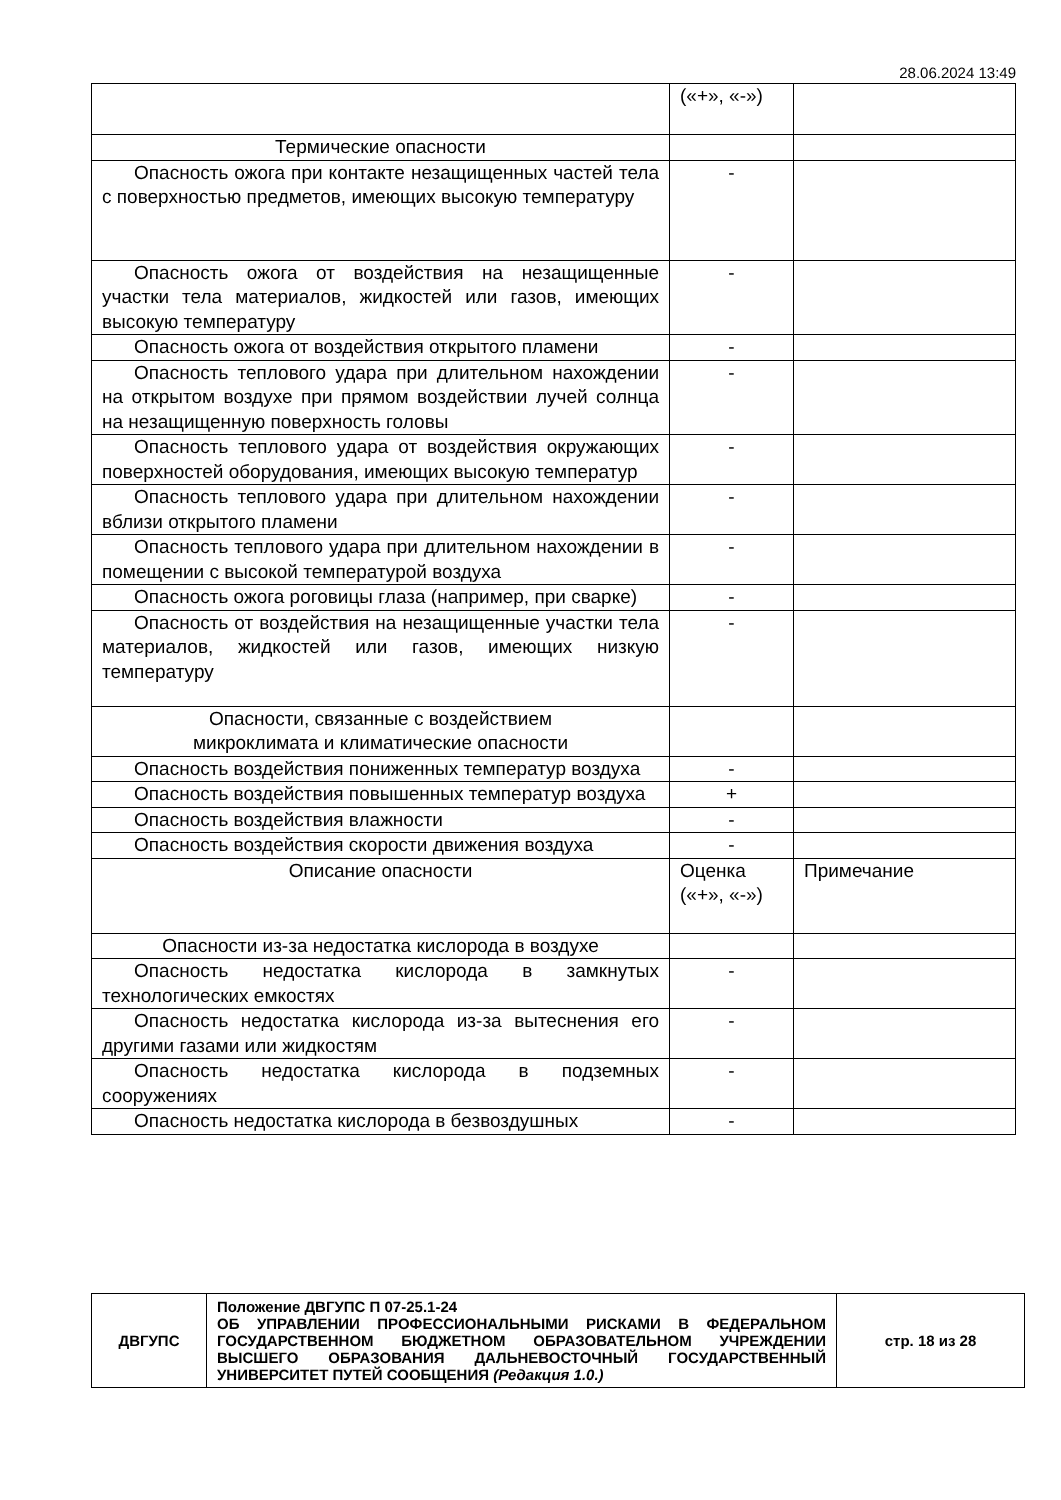28.06.2024 13:49
| | («+», «-») | |
| Термические опасности | | |
| Опасность ожога при контакте незащищенных частей тела с поверхностью предметов, имеющих высокую температуру | - | |
| Опасность ожога от воздействия на незащищенные участки тела материалов, жидкостей или газов, имеющих высокую температуру | - | |
| Опасность ожога от воздействия открытого пламени | - | |
| Опасность теплового удара при длительном нахождении на открытом воздухе при прямом воздействии лучей солнца на незащищенную поверхность головы | - | |
| Опасность теплового удара от воздействия окружающих поверхностей оборудования, имеющих высокую температур | - | |
| Опасность теплового удара при длительном нахождении вблизи открытого пламени | - | |
| Опасность теплового удара при длительном нахождении в помещении с высокой температурой воздуха | - | |
| Опасность ожога роговицы глаза (например, при сварке) | - | |
| Опасность от воздействия на незащищенные участки тела материалов, жидкостей или газов, имеющих низкую температуру | - | |
| Опасности, связанные с воздействием микроклимата и климатические опасности | | |
| Опасность воздействия пониженных температур воздуха | - | |
| Опасность воздействия повышенных температур воздуха | + | |
| Опасность воздействия влажности | - | |
| Опасность воздействия скорости движения воздуха | - | |
| Описание опасности | Оценка («+», «-») | Примечание |
| Опасности из-за недостатка кислорода в воздухе | | |
| Опасность недостатка кислорода в замкнутых технологических емкостях | - | |
| Опасность недостатка кислорода из-за вытеснения его другими газами или жидкостям | - | |
| Опасность недостатка кислорода в подземных сооружениях | - | |
| Опасность недостатка кислорода в безвоздушных | - | |
| ДВГУПС | Положение ДВГУПС П 07-25.1-24 ОБ УПРАВЛЕНИИ ПРОФЕССИОНАЛЬНЫМИ РИСКАМИ В ФЕДЕРАЛЬНОМ ГОСУДАРСТВЕННОМ БЮДЖЕТНОМ ОБРАЗОВАТЕЛЬНОМ УЧРЕЖДЕНИИ ВЫСШЕГО ОБРАЗОВАНИЯ ДАЛЬНЕВОСТОЧНЫЙ ГОСУДАРСТВЕННЫЙ УНИВЕРСИТЕТ ПУТЕЙ СООБЩЕНИЯ (Редакция 1.0.) | стр. 18 из 28 |